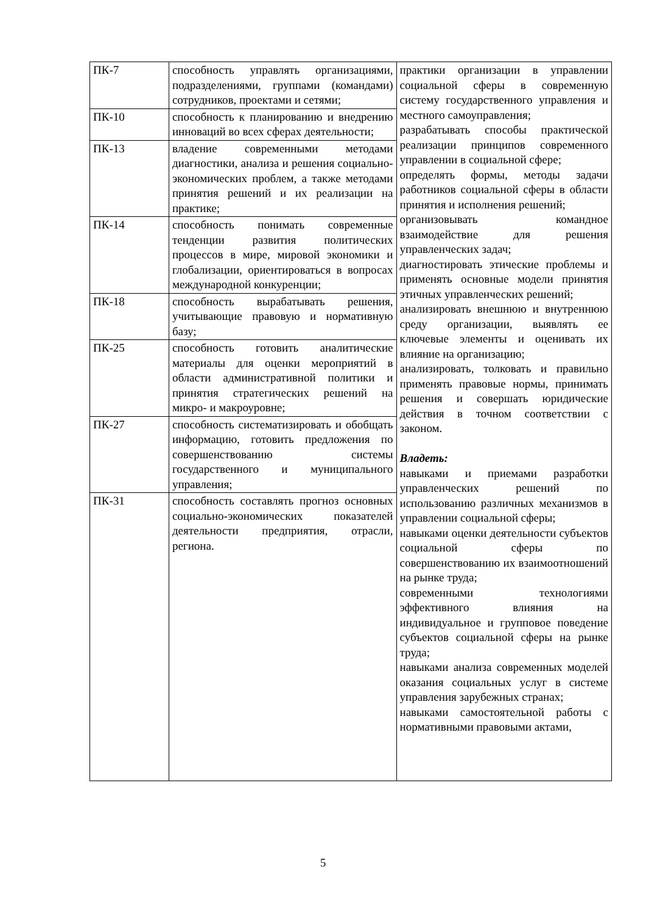| ПК-7 | способность управлять организациями, подразделениями, группами (командами) сотрудников, проектами и сетями; | практики организации в управлении социальной сферы в современную систему государственного управления и местного самоуправления; разрабатывать способы практической реализации принципов современного управлении в социальной сфере; определять формы, методы задачи работников социальной сферы в области принятия и исполнения решений; организовывать командное взаимодействие для решения управленческих задач; диагностировать этические проблемы и применять основные модели принятия этичных управленческих решений; анализировать внешнюю и внутреннюю среду организации, выявлять ее ключевые элементы и оценивать их влияние на организацию; анализировать, толковать и правильно применять правовые нормы, принимать решения и совершать юридические действия в точном соответствии с законом. Владеть: навыками и приемами разработки управленческих решений по использованию различных механизмов в управлении социальной сферы; навыками оценки деятельности субъектов социальной сферы по совершенствованию их взаимоотношений на рынке труда; современными технологиями эффективного влияния на индивидуальное и групповое поведение субъектов социальной сферы на рынке труда; навыками анализа современных моделей оказания социальных услуг в системе управления зарубежных странах; навыками самостоятельной работы с нормативными правовыми актами, |
| ПК-10 | способность к планированию и внедрению инноваций во всех сферах деятельности; | |
| ПК-13 | владение современными методами диагностики, анализа и решения социально-экономических проблем, а также методами принятия решений и их реализации на практике; | |
| ПК-14 | способность понимать современные тенденции развития политических процессов в мире, мировой экономики и глобализации, ориентироваться в вопросах международной конкуренции; | |
| ПК-18 | способность вырабатывать решения, учитывающие правовую и нормативную базу; | |
| ПК-25 | способность готовить аналитические материалы для оценки мероприятий в области административной политики и принятия стратегических решений на микро- и макроуровне; | |
| ПК-27 | способность систематизировать и обобщать информацию, готовить предложения по совершенствованию системы государственного и муниципального управления; | |
| ПК-31 | способность составлять прогноз основных социально-экономических показателей деятельности предприятия, отрасли, региона. | |
5